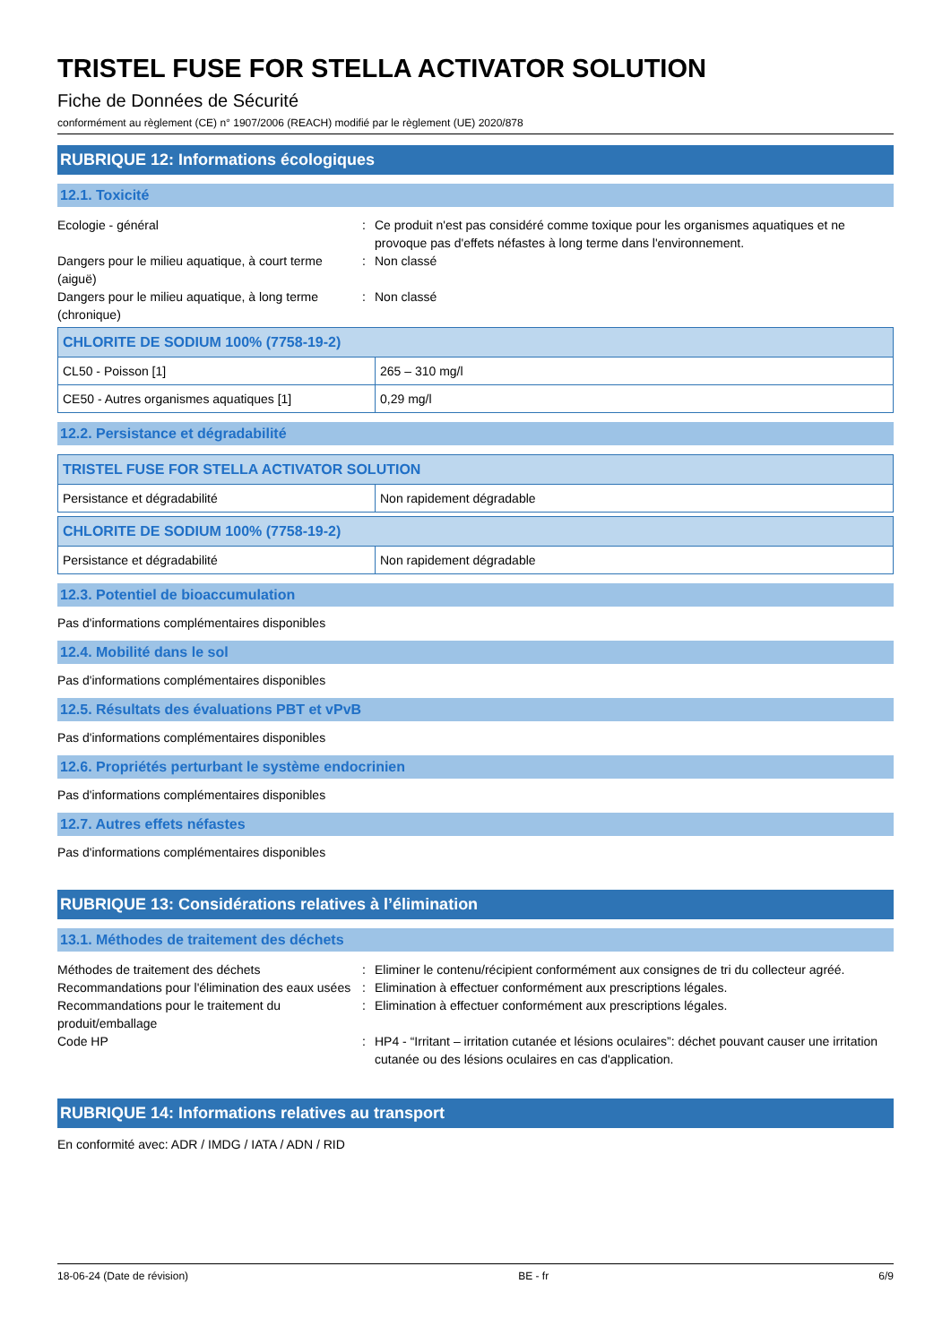TRISTEL FUSE FOR STELLA ACTIVATOR SOLUTION
Fiche de Données de Sécurité
conformément au règlement (CE) n° 1907/2006 (REACH) modifié par le règlement (UE) 2020/878
RUBRIQUE 12: Informations écologiques
12.1. Toxicité
Ecologie - général
:
Ce produit n'est pas considéré comme toxique pour les organismes aquatiques et ne provoque pas d'effets néfastes à long terme dans l'environnement.
Dangers pour le milieu aquatique, à court terme (aiguë)
:
Non classé
Dangers pour le milieu aquatique, à long terme (chronique)
:
Non classé
| CHLORITE DE SODIUM 100% (7758-19-2) | |
| --- | --- |
| CL50 - Poisson [1] | 265 – 310 mg/l |
| CE50 - Autres organismes aquatiques [1] | 0,29 mg/l |
12.2. Persistance et dégradabilité
| TRISTEL FUSE FOR STELLA ACTIVATOR SOLUTION | |
| --- | --- |
| Persistance et dégradabilité | Non rapidement dégradable |
| CHLORITE DE SODIUM 100% (7758-19-2) | |
| --- | --- |
| Persistance et dégradabilité | Non rapidement dégradable |
12.3. Potentiel de bioaccumulation
Pas d'informations complémentaires disponibles
12.4. Mobilité dans le sol
Pas d'informations complémentaires disponibles
12.5. Résultats des évaluations PBT et vPvB
Pas d'informations complémentaires disponibles
12.6. Propriétés perturbant le système endocrinien
Pas d'informations complémentaires disponibles
12.7. Autres effets néfastes
Pas d'informations complémentaires disponibles
RUBRIQUE 13: Considérations relatives à l’élimination
13.1. Méthodes de traitement des déchets
Méthodes de traitement des déchets
:
Eliminer le contenu/récipient conformément aux consignes de tri du collecteur agréé.
Recommandations pour l'élimination des eaux usées
:
Elimination à effectuer conformément aux prescriptions légales.
Recommandations pour le traitement du produit/emballage
:
Elimination à effectuer conformément aux prescriptions légales.
Code HP
:
HP4 - “Irritant – irritation cutanée et lésions oculaires”: déchet pouvant causer une irritation cutanée ou des lésions oculaires en cas d'application.
RUBRIQUE 14: Informations relatives au transport
En conformité avec: ADR / IMDG / IATA / ADN / RID
18-06-24 (Date de révision) BE - fr 6/9